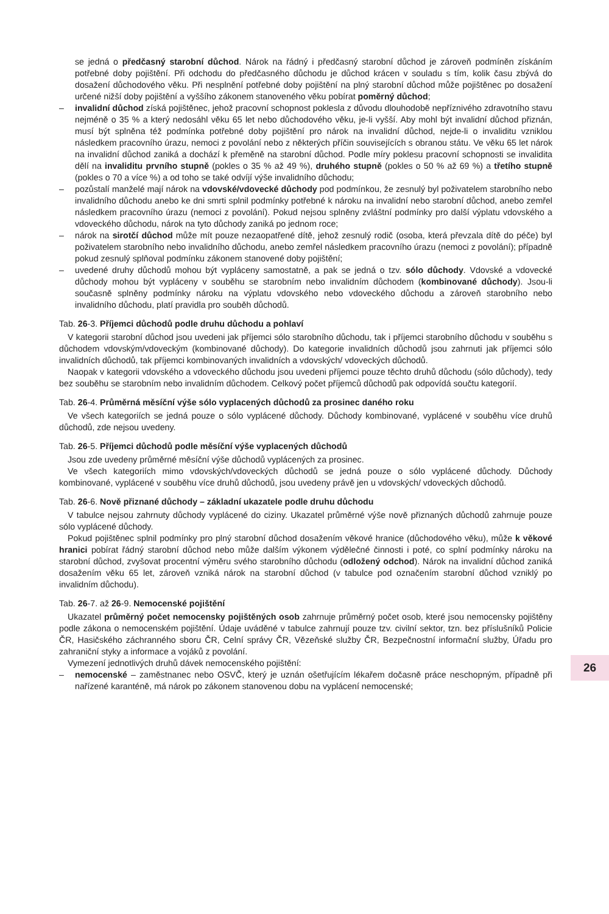se jedná o předčasný starobní důchod. Nárok na řádný i předčasný starobní důchod je zároveň podmíněn získáním potřebné doby pojištění. Při odchodu do předčasného důchodu je důchod krácen v souladu s tím, kolik času zbývá do dosažení důchodového věku. Při nesplnění potřebné doby pojištění na plný starobní důchod může pojištěnec po dosažení určené nižší doby pojištění a vyššího zákonem stanoveného věku pobírat poměrný důchod;
– invalidní důchod získá pojištěnec, jehož pracovní schopnost poklesla z důvodu dlouhodobě nepříznivého zdravotního stavu nejméně o 35 % a který nedosáhl věku 65 let nebo důchodového věku, je-li vyšší. Aby mohl být invalidní důchod přiznán, musí být splněna též podmínka potřebné doby pojištění pro nárok na invalidní důchod, nejde-li o invaliditu vzniklou následkem pracovního úrazu, nemoci z povolání nebo z některých příčin souvisejících s obranou státu. Ve věku 65 let nárok na invalidní důchod zaniká a dochází k přeměně na starobní důchod. Podle míry poklesu pracovní schopnosti se invalidita dělí na invaliditu prvního stupně (pokles o 35 % až 49 %), druhého stupně (pokles o 50 % až 69 %) a třetího stupně (pokles o 70 a více %) a od toho se také odvíjí výše invalidního důchodu;
– pozůstalí manželé mají nárok na vdovské/vdovecké důchody pod podmínkou, že zesnulý byl poživatelem starobního nebo invalidního důchodu anebo ke dni smrti splnil podmínky potřebné k nároku na invalidní nebo starobní důchod, anebo zemřel následkem pracovního úrazu (nemoci z povolání). Pokud nejsou splněny zvláštní podmínky pro další výplatu vdovského a vdoveckého důchodu, nárok na tyto důchody zaniká po jednom roce;
– nárok na sirotčí důchod může mít pouze nezaopatřené dítě, jehož zesnulý rodič (osoba, která převzala dítě do péče) byl poživatelem starobního nebo invalidního důchodu, anebo zemřel následkem pracovního úrazu (nemoci z povolání); případně pokud zesnulý splňoval podmínku zákonem stanovené doby pojištění;
– uvedené druhy důchodů mohou být vypláceny samostatně, a pak se jedná o tzv. sólo důchody. Vdovské a vdovecké důchody mohou být vypláceny v souběhu se starobním nebo invalidním důchodem (kombinované důchody). Jsou-li současně splněny podmínky nároku na výplatu vdovského nebo vdoveckého důchodu a zároveň starobního nebo invalidního důchodu, platí pravidla pro souběh důchodů.
Tab. 26-3. Příjemci důchodů podle druhu důchodu a pohlaví
V kategorii starobní důchod jsou uvedeni jak příjemci sólo starobního důchodu, tak i příjemci starobního důchodu v souběhu s důchodem vdovským/vdoveckým (kombinované důchody). Do kategorie invalidních důchodů jsou zahrnuti jak příjemci sólo invalidních důchodů, tak příjemci kombinovaných invalidních a vdovských/ vdoveckých důchodů.
Naopak v kategorii vdovského a vdoveckého důchodu jsou uvedeni příjemci pouze těchto druhů důchodu (sólo důchody), tedy bez souběhu se starobním nebo invalidním důchodem. Celkový počet příjemců důchodů pak odpovídá součtu kategorií.
Tab. 26-4. Průměrná měsíční výše sólo vyplacených důchodů za prosinec daného roku
Ve všech kategoriích se jedná pouze o sólo vyplácené důchody. Důchody kombinované, vyplácené v souběhu více druhů důchodů, zde nejsou uvedeny.
Tab. 26-5. Příjemci důchodů podle měsíční výše vyplacených důchodů
Jsou zde uvedeny průměrné měsíční výše důchodů vyplácených za prosinec.
Ve všech kategoriích mimo vdovských/vdoveckých důchodů se jedná pouze o sólo vyplácené důchody. Důchody kombinované, vyplácené v souběhu více druhů důchodů, jsou uvedeny právě jen u vdovských/ vdoveckých důchodů.
Tab. 26-6. Nově přiznané důchody – základní ukazatele podle druhu důchodu
V tabulce nejsou zahrnuty důchody vyplácené do ciziny. Ukazatel průměrné výše nově přiznaných důchodů zahrnuje pouze sólo vyplácené důchody.
Pokud pojištěnec splnil podmínky pro plný starobní důchod dosažením věkové hranice (důchodového věku), může k věkové hranici pobírat řádný starobní důchod nebo může dalším výkonem výdělečné činnosti i poté, co splní podmínky nároku na starobní důchod, zvyšovat procentní výměru svého starobního důchodu (odložený odchod). Nárok na invalidní důchod zaniká dosažením věku 65 let, zároveň vzniká nárok na starobní důchod (v tabulce pod označením starobní důchod vzniklý po invalidním důchodu).
Tab. 26-7. až 26-9. Nemocenské pojištění
Ukazatel průměrný počet nemocensky pojištěných osob zahrnuje průměrný počet osob, které jsou nemocensky pojištěny podle zákona o nemocenském pojištění. Údaje uváděné v tabulce zahrnují pouze tzv. civilní sektor, tzn. bez příslušníků Policie ČR, Hasičského záchranného sboru ČR, Celní správy ČR, Vězeňské služby ČR, Bezpečnostní informační služby, Úřadu pro zahraniční styky a informace a vojáků z povolání.
Vymezení jednotlivých druhů dávek nemocenského pojištění:
– nemocenské – zaměstnanec nebo OSVČ, který je uznán ošetřujícím lékařem dočasně práce neschopným, případně při nařízené karanténě, má nárok po zákonem stanovenou dobu na vyplácení nemocenské;
26